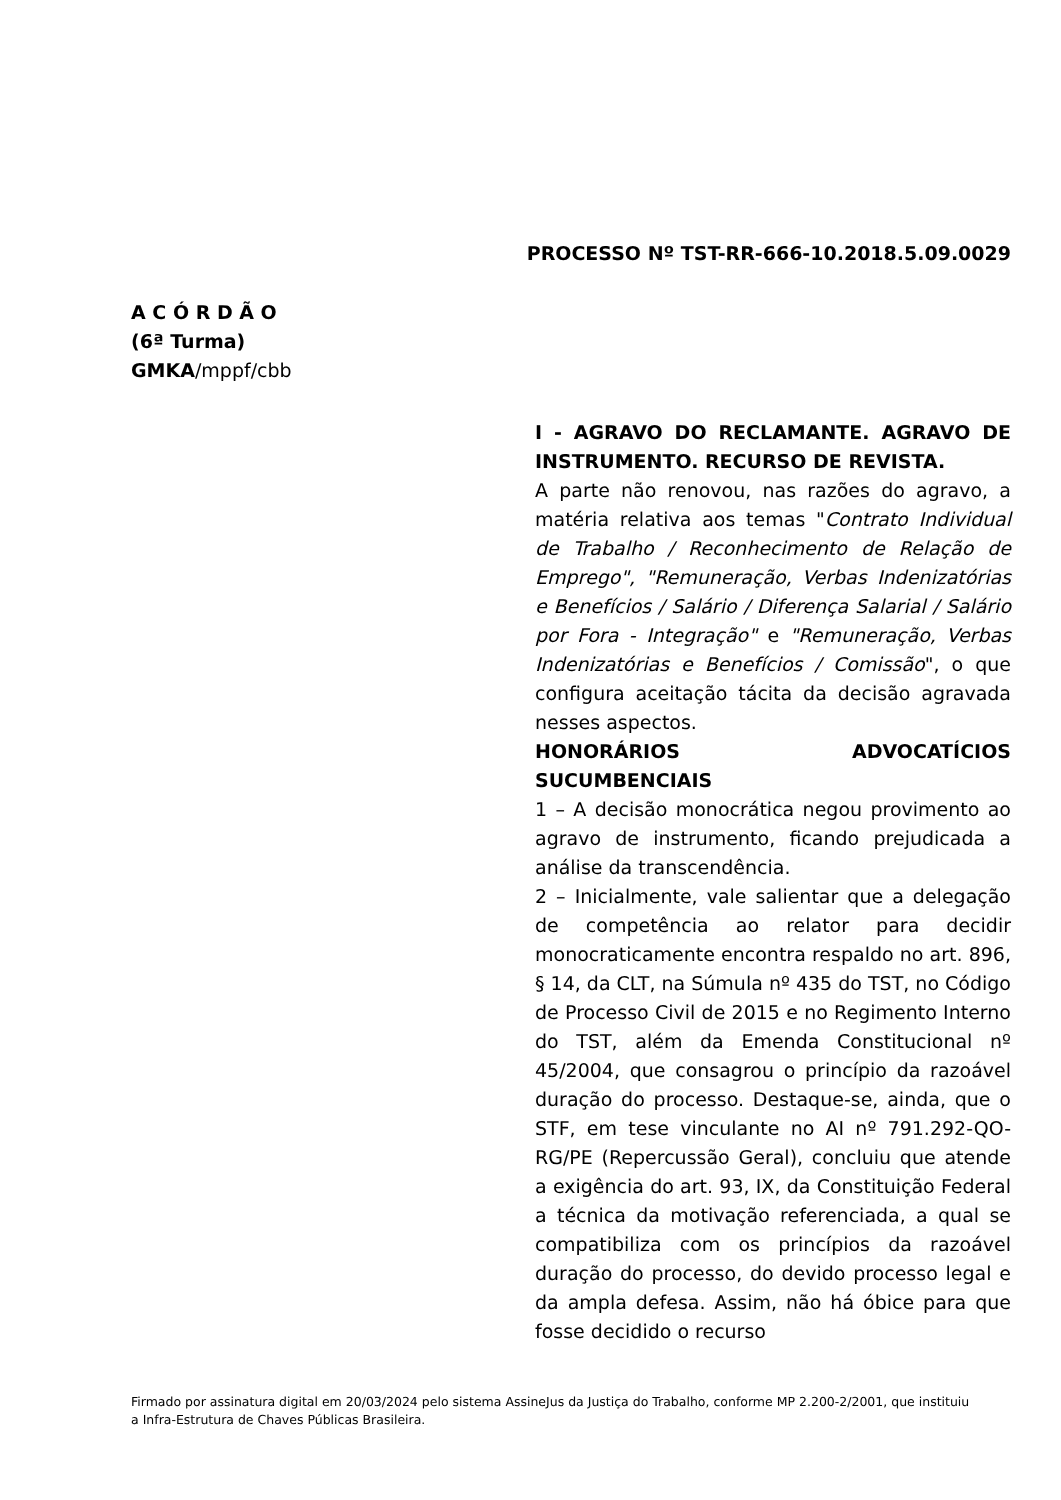PROCESSO Nº TST-RR-666-10.2018.5.09.0029
A C Ó R D Ã O
(6ª Turma)
GMKA/mppf/cbb
I - AGRAVO DO RECLAMANTE. AGRAVO DE INSTRUMENTO. RECURSO DE REVISTA.
A parte não renovou, nas razões do agravo, a matéria relativa aos temas "Contrato Individual de Trabalho / Reconhecimento de Relação de Emprego", "Remuneração, Verbas Indenizatórias e Benefícios / Salário / Diferença Salarial / Salário por Fora - Integração" e "Remuneração, Verbas Indenizatórias e Benefícios / Comissão", o que configura aceitação tácita da decisão agravada nesses aspectos.
HONORÁRIOS ADVOCATÍCIOS SUCUMBENCIAIS
1 – A decisão monocrática negou provimento ao agravo de instrumento, ficando prejudicada a análise da transcendência.
2 – Inicialmente, vale salientar que a delegação de competência ao relator para decidir monocraticamente encontra respaldo no art. 896, § 14, da CLT, na Súmula nº 435 do TST, no Código de Processo Civil de 2015 e no Regimento Interno do TST, além da Emenda Constitucional nº 45/2004, que consagrou o princípio da razoável duração do processo. Destaque-se, ainda, que o STF, em tese vinculante no AI nº 791.292-QO-RG/PE (Repercussão Geral), concluiu que atende a exigência do art. 93, IX, da Constituição Federal a técnica da motivação referenciada, a qual se compatibiliza com os princípios da razoável duração do processo, do devido processo legal e da ampla defesa. Assim, não há óbice para que fosse decidido o recurso
Firmado por assinatura digital em 20/03/2024 pelo sistema AssineJus da Justiça do Trabalho, conforme MP 2.200-2/2001, que instituiu a Infra-Estrutura de Chaves Públicas Brasileira.